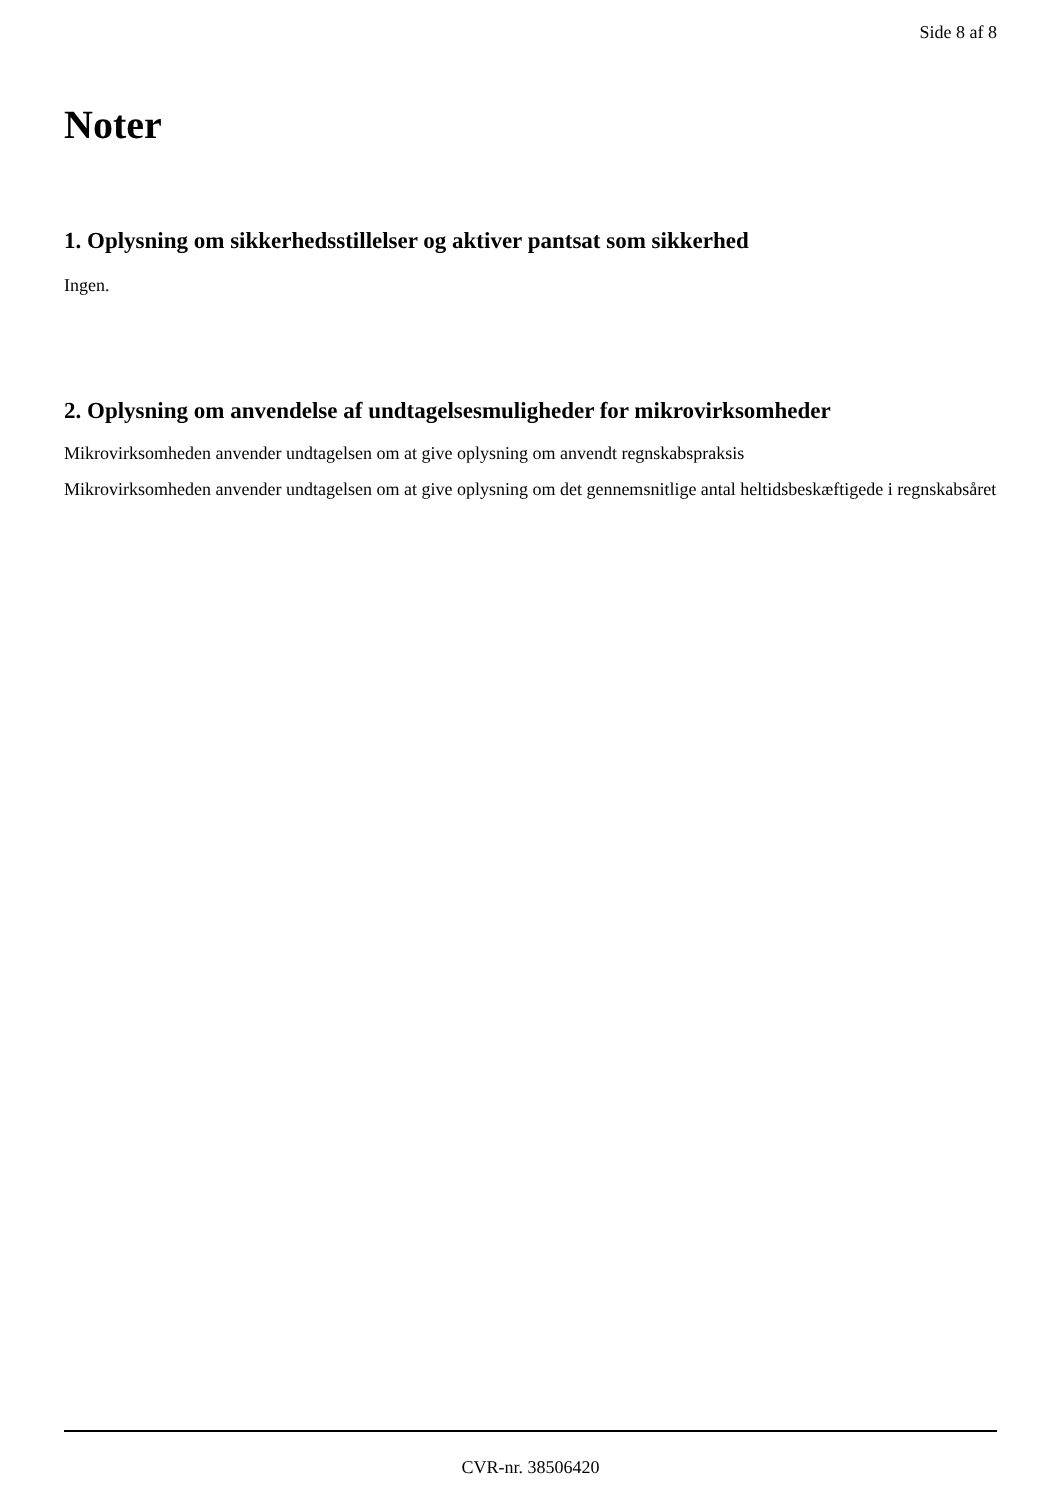Side 8 af 8
Noter
1. Oplysning om sikkerhedsstillelser og aktiver pantsat som sikkerhed
Ingen.
2. Oplysning om anvendelse af undtagelsesmuligheder for mikrovirksomheder
Mikrovirksomheden anvender undtagelsen om at give oplysning om anvendt regnskabspraksis
Mikrovirksomheden anvender undtagelsen om at give oplysning om det gennemsnitlige antal heltidsbeskæftigede i regnskabsåret
CVR-nr. 38506420